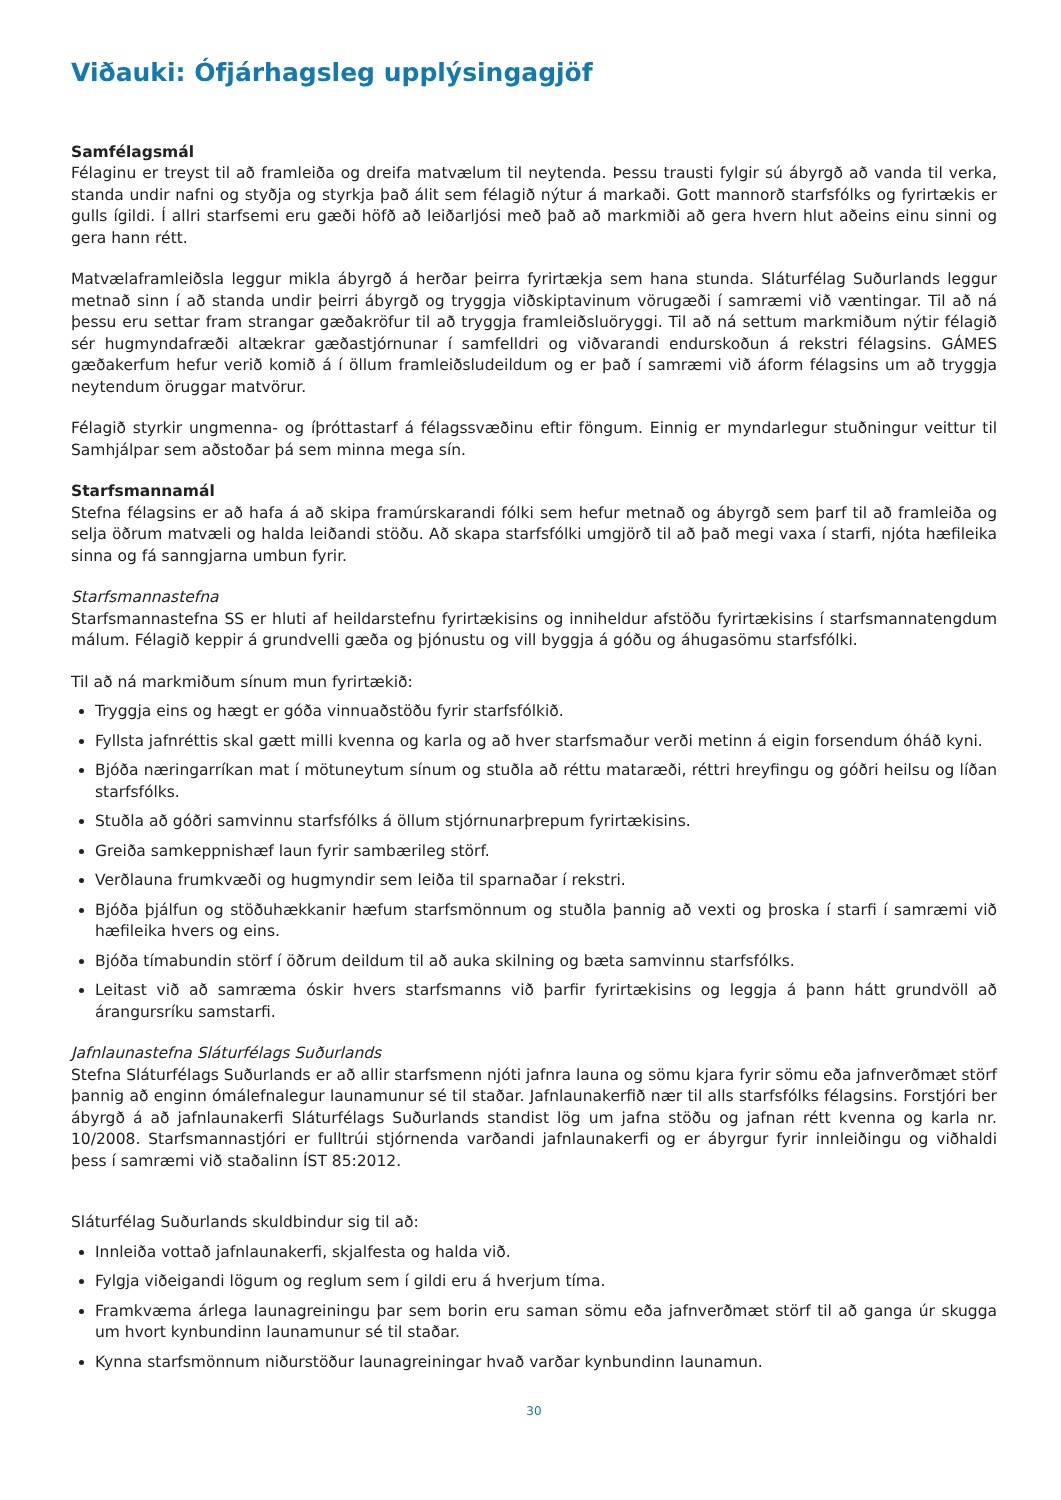Viðauki: Ófjárhagsleg upplýsingagjöf
Samfélagsmál
Félaginu er treyst til að framleiða og dreifa matvælum til neytenda. Þessu trausti fylgir sú ábyrgð að vanda til verka, standa undir nafni og styðja og styrkja það álit sem félagið nýtur á markaði. Gott mannorð starfsfólks og fyrirtækis er gulls ígildi. Í allri starfsemi eru gæði höfð að leiðarljósi með það að markmiði að gera hvern hlut aðeins einu sinni og gera hann rétt.
Matvælaframleiðsla leggur mikla ábyrgð á herðar þeirra fyrirtækja sem hana stunda. Sláturfélag Suðurlands leggur metnað sinn í að standa undir þeirri ábyrgð og tryggja viðskiptavinum vörugæði í samræmi við væntingar. Til að ná þessu eru settar fram strangar gæðakröfur til að tryggja framleiðsluöryggi. Til að ná settum markmiðum nýtir félagið sér hugmyndafræði altækrar gæðastjórnunar í samfelldri og viðvarandi endurskoðun á rekstri félagsins. GÁMES gæðakerfum hefur verið komið á í öllum framleiðsludeildum og er það í samræmi við áform félagsins um að tryggja neytendum öruggar matvörur.
Félagið styrkir ungmenna- og íþróttastarf á félagssvæðinu eftir föngum. Einnig er myndarlegur stuðningur veittur til Samhjálpar sem aðstoðar þá sem minna mega sín.
Starfsmannamál
Stefna félagsins er að hafa á að skipa framúrskarandi fólki sem hefur metnað og ábyrgð sem þarf til að framleiða og selja öðrum matvæli og halda leiðandi stöðu. Að skapa starfsfólki umgjörð til að það megi vaxa í starfi, njóta hæfileika sinna og fá sanngjarna umbun fyrir.
Starfsmannastefna
Starfsmannastefna SS er hluti af heildarstefnu fyrirtækisins og inniheldur afstöðu fyrirtækisins í starfsmannatengdum málum. Félagið keppir á grundvelli gæða og þjónustu og vill byggja á góðu og áhugasömu starfsfólki.
Til að ná markmiðum sínum mun fyrirtækið:
Tryggja eins og hægt er góða vinnuaðstöðu fyrir starfsfólkið.
Fyllsta jafnréttis skal gætt milli kvenna og karla og að hver starfsmaður verði metinn á eigin forsendum óháð kyni.
Bjóða næringarríkan mat í mötuneytum sínum og stuðla að réttu mataræði, réttri hreyfingu og góðri heilsu og líðan starfsfólks.
Stuðla að góðri samvinnu starfsfólks á öllum stjórnunarþrepum fyrirtækisins.
Greiða samkeppnishæf laun fyrir sambærileg störf.
Verðlauna frumkvæði og hugmyndir sem leiða til sparnaðar í rekstri.
Bjóða þjálfun og stöðuhækkanir hæfum starfsmönnum og stuðla þannig að vexti og þroska í starfi í samræmi við hæfileika hvers og eins.
Bjóða tímabundin störf í öðrum deildum til að auka skilning og bæta samvinnu starfsfólks.
Leitast við að samræma óskir hvers starfsmanns við þarfir fyrirtækisins og leggja á þann hátt grundvöll að árangursríku samstarfi.
Jafnlaunastefna Sláturfélags Suðurlands
Stefna Sláturfélags Suðurlands er að allir starfsmenn njóti jafnra launa og sömu kjara fyrir sömu eða jafnverðmæt störf þannig að enginn ómálefnalegur launamunur sé til staðar. Jafnlaunakerfið nær til alls starfsfólks félagsins. Forstjóri ber ábyrgð á að jafnlaunakerfi Sláturfélags Suðurlands standist lög um jafna stöðu og jafnan rétt kvenna og karla nr. 10/2008. Starfsmannastjóri er fulltrúi stjórnenda varðandi jafnlaunakerfi og er ábyrgur fyrir innleiðingu og viðhaldi þess í samræmi við staðalinn ÍST 85:2012.
Sláturfélag Suðurlands skuldbindur sig til að:
Innleiða vottað jafnlaunakerfi, skjalfesta og halda við.
Fylgja viðeigandi lögum og reglum sem í gildi eru á hverjum tíma.
Framkvæma árlega launagreiningu þar sem borin eru saman sömu eða jafnverðmæt störf til að ganga úr skugga um hvort kynbundinn launamunur sé til staðar.
Kynna starfsmönnum niðurstöður launagreiningar hvað varðar kynbundinn launamun.
30